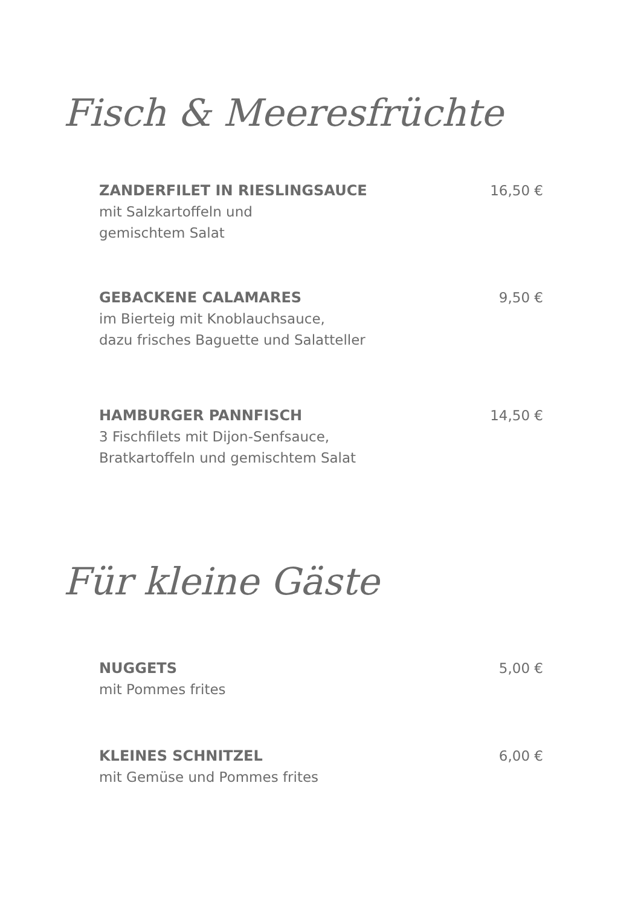Fisch & Meeresfrüchte
ZANDERFILET IN RIESLINGSAUCE
mit Salzkartoffeln und
gemischtem Salat
16,50 €
GEBACKENE CALAMARES
im Bierteig mit Knoblauchsauce,
dazu frisches Baguette und Salatteller
9,50 €
HAMBURGER PANNFISCH
3 Fischfilets mit Dijon-Senfsauce,
Bratkartoffeln und gemischtem Salat
14,50 €
Für kleine Gäste
NUGGETS
mit Pommes frites
5,00 €
KLEINES SCHNITZEL
mit Gemüse und Pommes frites
6,00 €